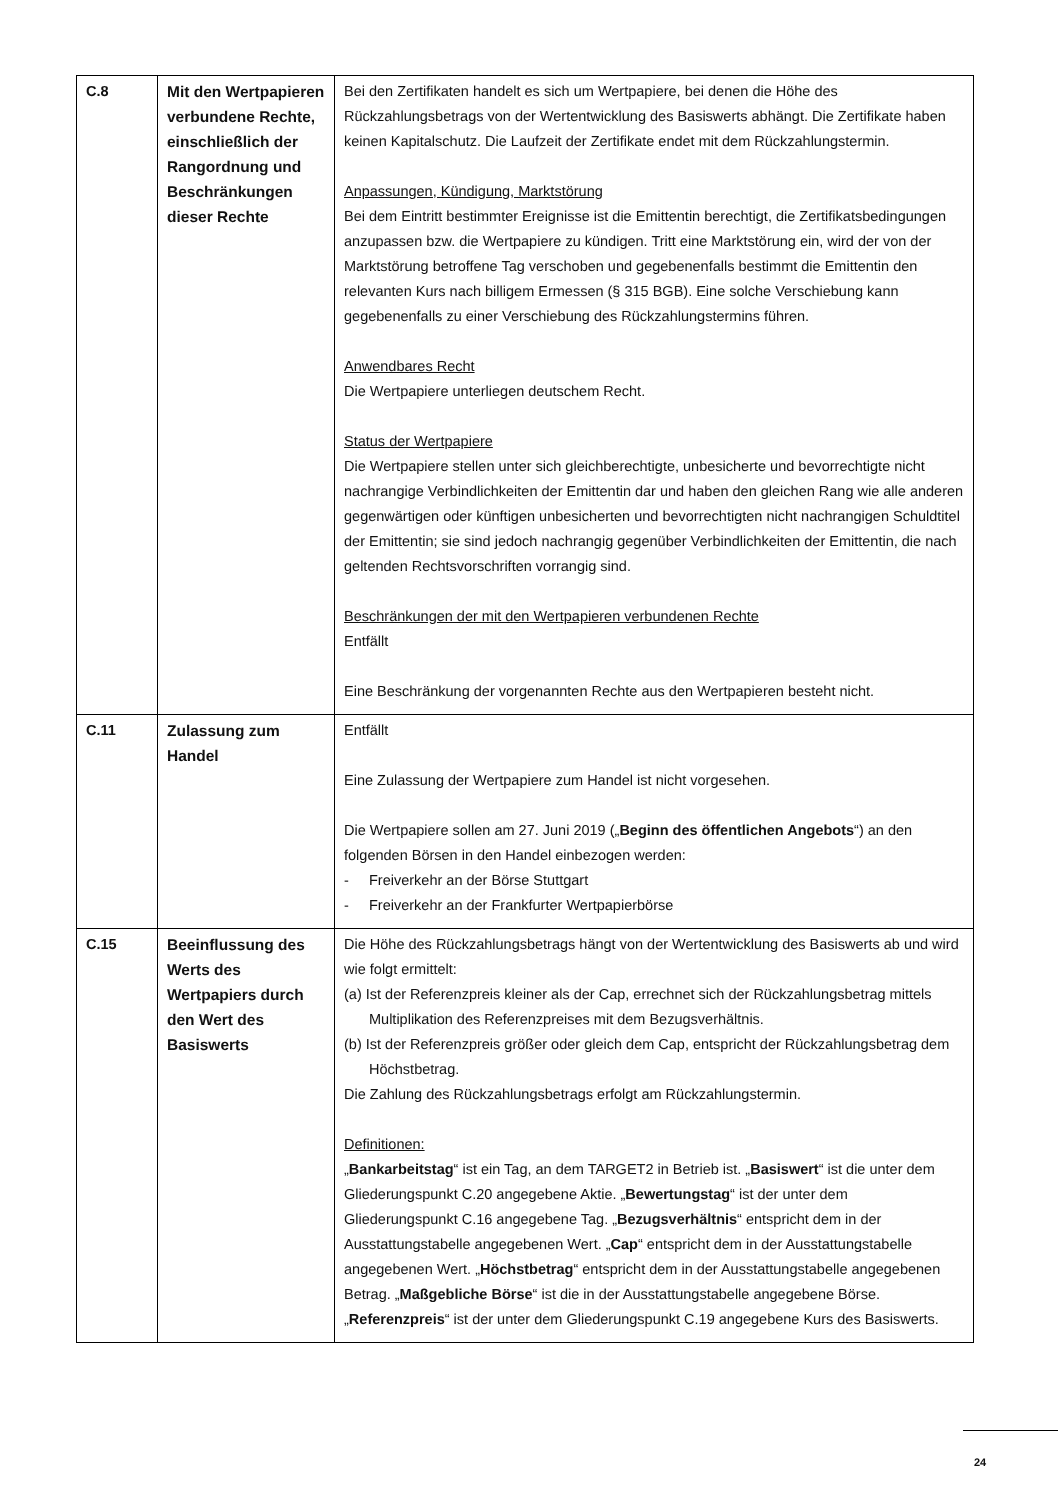| C.8 | Mit den Wertpapieren verbundene Rechte, einschließlich der Rangordnung und Beschränkungen dieser Rechte | Bei den Zertifikaten handelt es sich um Wertpapiere, bei denen die Höhe des Rückzahlungsbetrags von der Wertentwicklung des Basiswerts abhängt. Die Zertifikate haben keinen Kapitalschutz. Die Laufzeit der Zertifikate endet mit dem Rückzahlungstermin. Anpassungen, Kündigung, Marktstörung Bei dem Eintritt bestimmter Ereignisse ist die Emittentin berechtigt, die Zertifikatsbedingungen anzupassen bzw. die Wertpapiere zu kündigen. Tritt eine Marktstörung ein, wird der von der Marktstörung betroffene Tag verschoben und gegebenenfalls bestimmt die Emittentin den relevanten Kurs nach billigem Ermessen (§ 315 BGB). Eine solche Verschiebung kann gegebenenfalls zu einer Verschiebung des Rückzahlungstermins führen. Anwendbares Recht Die Wertpapiere unterliegen deutschem Recht. Status der Wertpapiere Die Wertpapiere stellen unter sich gleichberechtigte, unbesicherte und bevorrechtigte nicht nachrangige Verbindlichkeiten der Emittentin dar und haben den gleichen Rang wie alle anderen gegenwärtigen oder künftigen unbesicherten und bevorrechtigten nicht nachrangigen Schuldtitel der Emittentin; sie sind jedoch nachrangig gegenüber Verbindlichkeiten der Emittentin, die nach geltenden Rechtsvorschriften vorrangig sind. Beschränkungen der mit den Wertpapieren verbundenen Rechte Entfällt Eine Beschränkung der vorgenannten Rechte aus den Wertpapieren besteht nicht. |
| C.11 | Zulassung zum Handel | Entfällt Eine Zulassung der Wertpapiere zum Handel ist nicht vorgesehen. Die Wertpapiere sollen am 27. Juni 2019 („ Beginn des öffentlichen Angebots “) an den folgenden Börsen in den Handel einbezogen werden: - Freiverkehr an der Börse Stuttgart - Freiverkehr an der Frankfurter Wertpapierbörse |
| C.15 | Beeinflussung des Werts des Wertpapiers durch den Wert des Basiswerts | Die Höhe des Rückzahlungsbetrags hängt von der Wertentwicklung des Basiswerts ab und wird wie folgt ermittelt: (a) Ist der Referenzpreis kleiner als der Cap, errechnet sich der Rückzahlungsbetrag mittels Multiplikation des Referenzpreises mit dem Bezugsverhältnis. (b) Ist der Referenzpreis größer oder gleich dem Cap, entspricht der Rückzahlungsbetrag dem Höchstbetrag. Die Zahlung des Rückzahlungsbetrags erfolgt am Rückzahlungstermin. Definitionen: „ Bankarbeitstag “ ist ein Tag, an dem TARGET2 in Betrieb ist. „ Basiswert “ ist die unter dem Gliederungspunkt C.20 angegebene Aktie. „ Bewertungstag “ ist der unter dem Gliederungspunkt C.16 angegebene Tag. „ Bezugsverhältnis “ entspricht dem in der Ausstattungstabelle angegebenen Wert. „ Cap “ entspricht dem in der Ausstattungstabelle angegebenen Wert. „ Höchstbetrag “ entspricht dem in der Ausstattungstabelle angegebenen Betrag. „ Maßgebliche Börse “ ist die in der Ausstattungstabelle angegebene Börse. „ Referenzpreis “ ist der unter dem Gliederungspunkt C.19 angegebene Kurs des Basiswerts. |
24